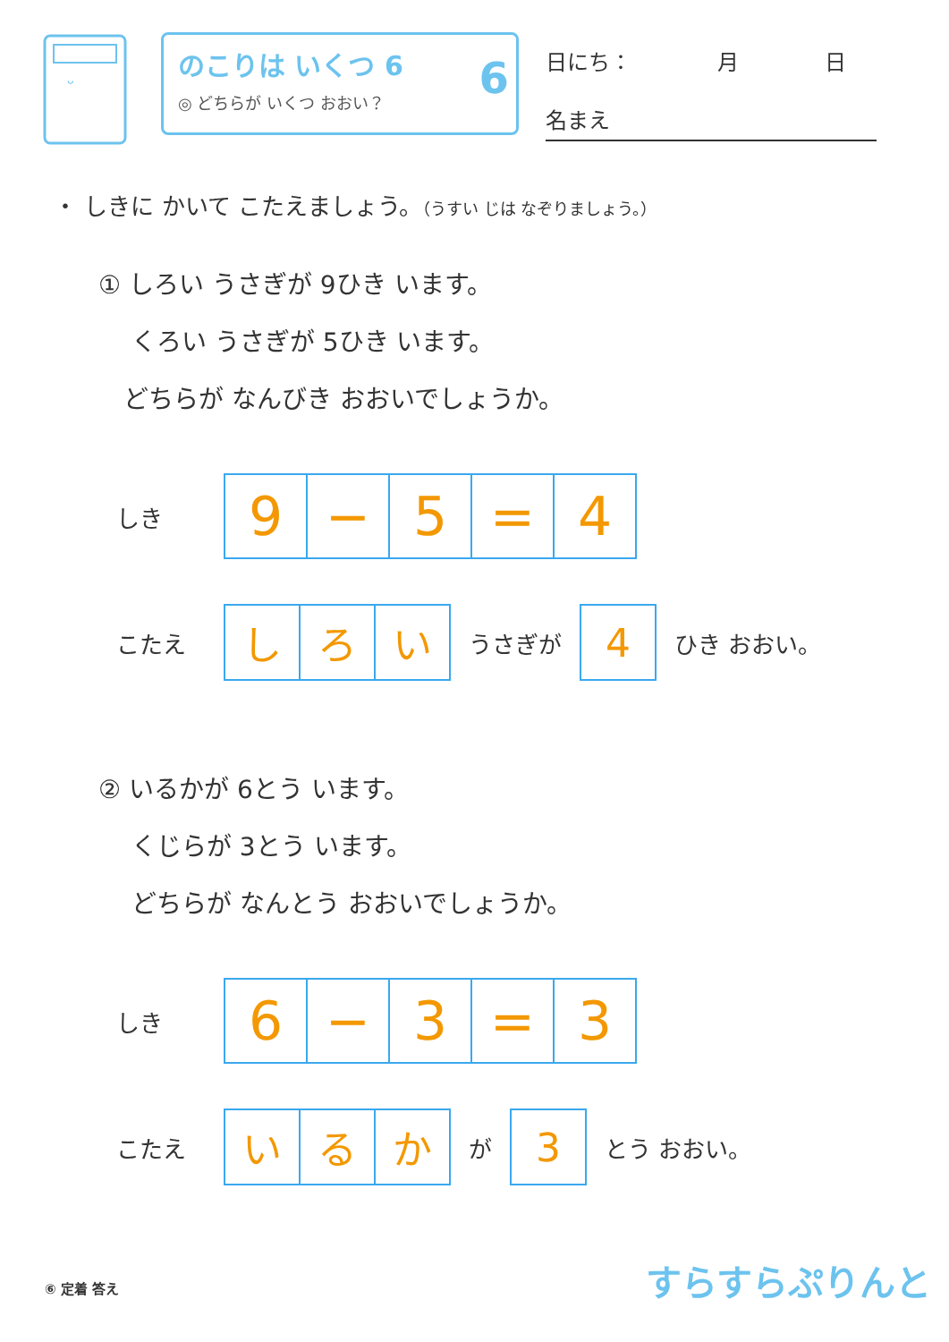ᵕ
のこりは いくつ 6
◎ どちらが いくつ おおい？
6
日にち：　　　　月　　　　日
名まえ
・ しきに かいて こたえましょう。（うすい じは なぞりましょう。）
① しろい うさぎが 9ひき います。
　 くろい うさぎが 5ひき います。
　どちらが なんびき おおいでしょうか。
しき
| 9 | − | 5 | = | 4 |
こたえ
| し | ろ | い |
うさぎが
| 4 |
ひき おおい。
② いるかが 6とう います。
　 くじらが 3とう います。
　 どちらが なんとう おおいでしょうか。
しき
| 6 | − | 3 | = | 3 |
こたえ
| い | る | か |
が
| 3 |
とう おおい。
⑥ 定着 答え すらすらぷりんと